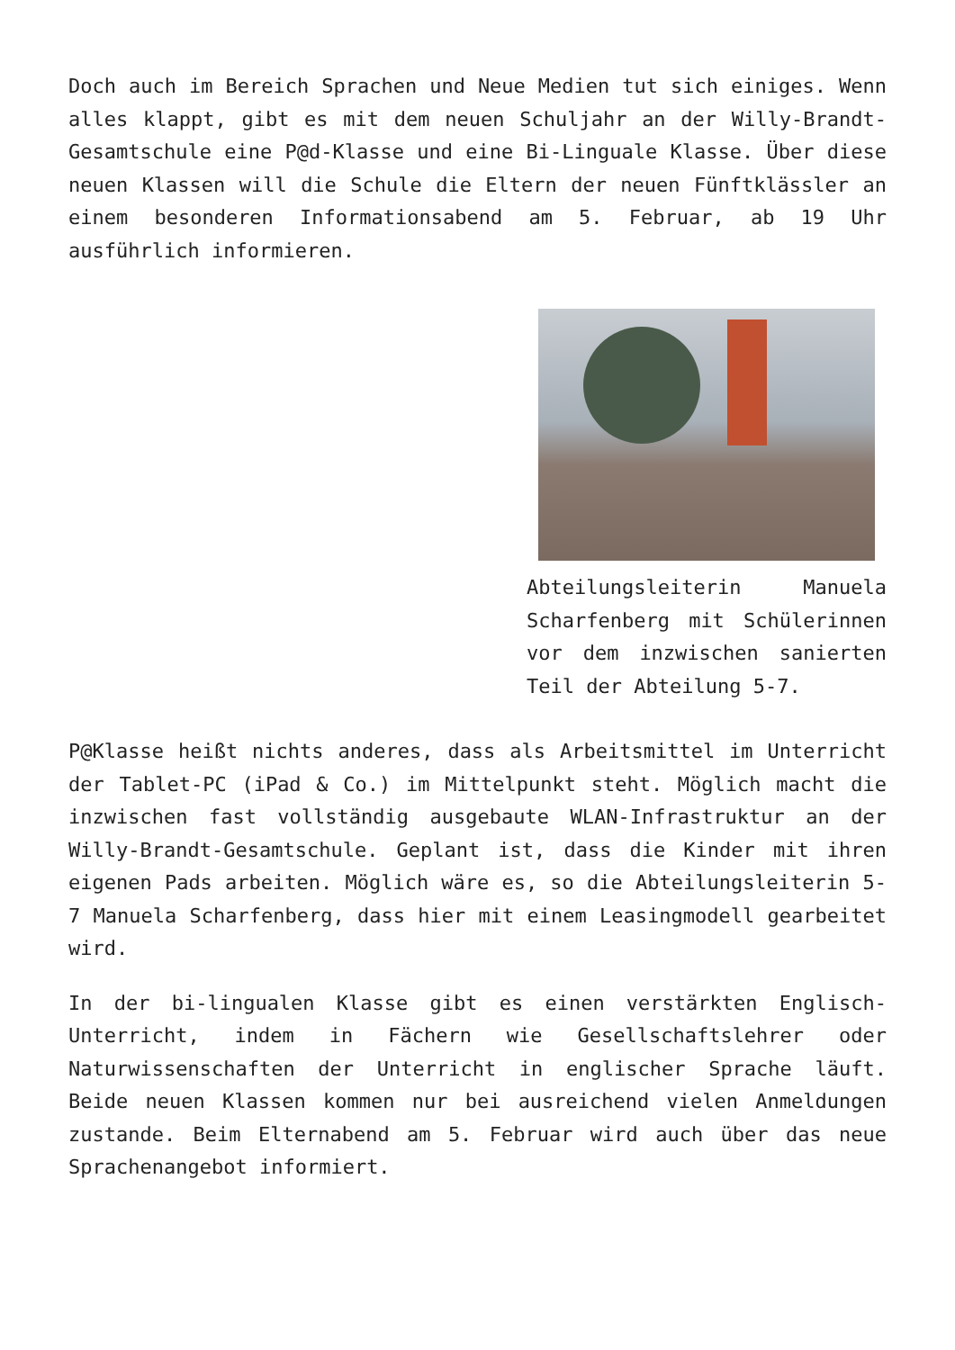Doch auch im Bereich Sprachen und Neue Medien tut sich einiges. Wenn alles klappt, gibt es mit dem neuen Schuljahr an der Willy-Brandt-Gesamtschule eine P@d-Klasse und eine Bi-Linguale Klasse. Über diese neuen Klassen will die Schule die Eltern der neuen Fünftklässler an einem besonderen Informationsabend am 5. Februar, ab 19 Uhr ausführlich informieren.
Abteilungsleiterin Manuela Scharfenberg mit Schülerinnen vor dem inzwischen sanierten Teil der Abteilung 5-7.
P@Klasse heißt nichts anderes, dass als Arbeitsmittel im Unterricht der Tablet-PC (iPad & Co.) im Mittelpunkt steht. Möglich macht die inzwischen fast vollständig ausgebaute WLAN-Infrastruktur an der Willy-Brandt-Gesamtschule. Geplant ist, dass die Kinder mit ihren eigenen Pads arbeiten. Möglich wäre es, so die Abteilungsleiterin 5-7 Manuela Scharfenberg, dass hier mit einem Leasingmodell gearbeitet wird.
In der bi-lingualen Klasse gibt es einen verstärkten Englisch-Unterricht, indem in Fächern wie Gesellschaftslehrer oder Naturwissenschaften der Unterricht in englischer Sprache läuft. Beide neuen Klassen kommen nur bei ausreichend vielen Anmeldungen zustande. Beim Elternabend am 5. Februar wird auch über das neue Sprachenangebot informiert.